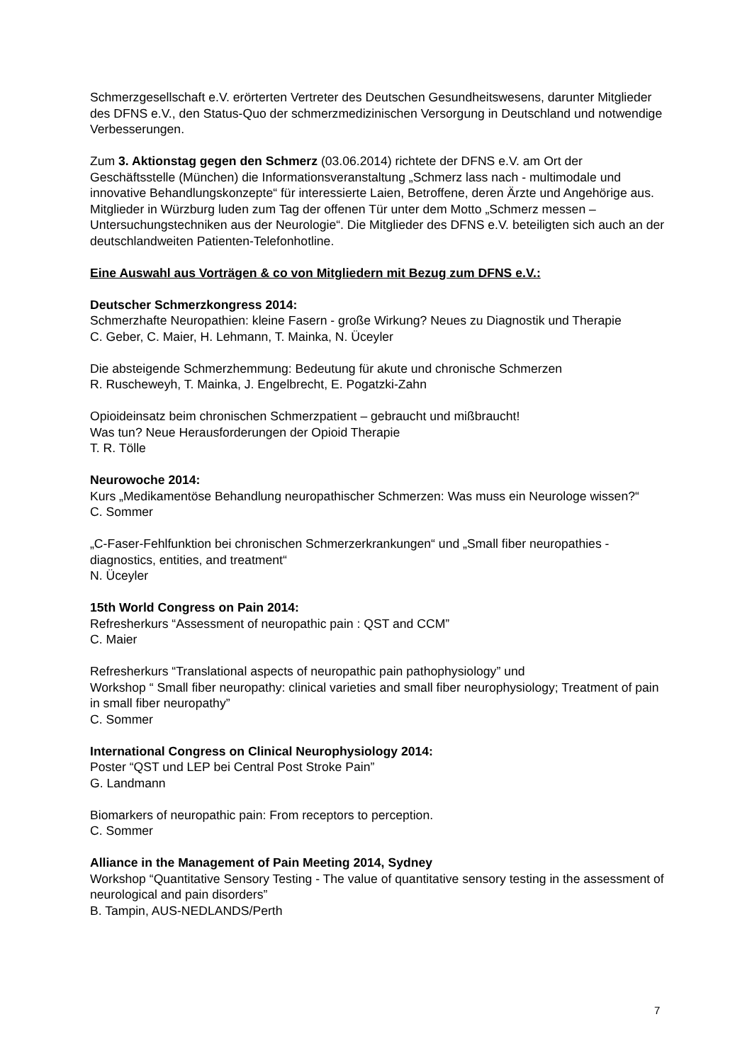Schmerzgesellschaft e.V. erörterten Vertreter des Deutschen Gesundheitswesens, darunter Mitglieder des DFNS e.V., den Status-Quo der schmerzmedizinischen Versorgung in Deutschland und notwendige Verbesserungen.
Zum 3. Aktionstag gegen den Schmerz (03.06.2014) richtete der DFNS e.V. am Ort der Geschäftsstelle (München) die Informationsveranstaltung „Schmerz lass nach - multimodale und innovative Behandlungskonzepte“ für interessierte Laien, Betroffene, deren Ärzte und Angehörige aus. Mitglieder in Würzburg luden zum Tag der offenen Tür unter dem Motto „Schmerz messen – Untersuchungstechniken aus der Neurologie“. Die Mitglieder des DFNS e.V. beteiligten sich auch an der deutschlandweiten Patienten-Telefonhotline.
Eine Auswahl aus Vorträgen & co von Mitgliedern mit Bezug zum DFNS e.V.:
Deutscher Schmerzkongress 2014:
Schmerzhafte Neuropathien: kleine Fasern - große Wirkung? Neues zu Diagnostik und Therapie
C. Geber, C. Maier, H. Lehmann, T. Mainka, N. Üceyler
Die absteigende Schmerzhemmung: Bedeutung für akute und chronische Schmerzen
R. Ruscheweyh, T. Mainka, J. Engelbrecht, E. Pogatzki-Zahn
Opioideinsatz beim chronischen Schmerzpatient – gebraucht und mißbraucht!
Was tun? Neue Herausforderungen der Opioid Therapie
T. R. Tölle
Neurowoche 2014:
Kurs „Medikamentöse Behandlung neuropathischer Schmerzen: Was muss ein Neurologe wissen?“
C. Sommer
„C-Faser-Fehlfunktion bei chronischen Schmerzerkrankungen“ und „Small fiber neuropathies - diagnostics, entities, and treatment“
N. Üceyler
15th World Congress on Pain 2014:
Refresherkurs “Assessment of neuropathic pain : QST and CCM”
C. Maier
Refresherkurs “Translational aspects of neuropathic pain pathophysiology” und
Workshop “ Small fiber neuropathy: clinical varieties and small fiber neurophysiology; Treatment of pain in small fiber neuropathy”
C. Sommer
International Congress on Clinical Neurophysiology 2014:
Poster “QST und LEP bei Central Post Stroke Pain”
G. Landmann
Biomarkers of neuropathic pain: From receptors to perception.
C. Sommer
Alliance in the Management of Pain Meeting 2014, Sydney
Workshop “Quantitative Sensory Testing - The value of quantitative sensory testing in the assessment of neurological and pain disorders”
B. Tampin, AUS-NEDLANDS/Perth
7